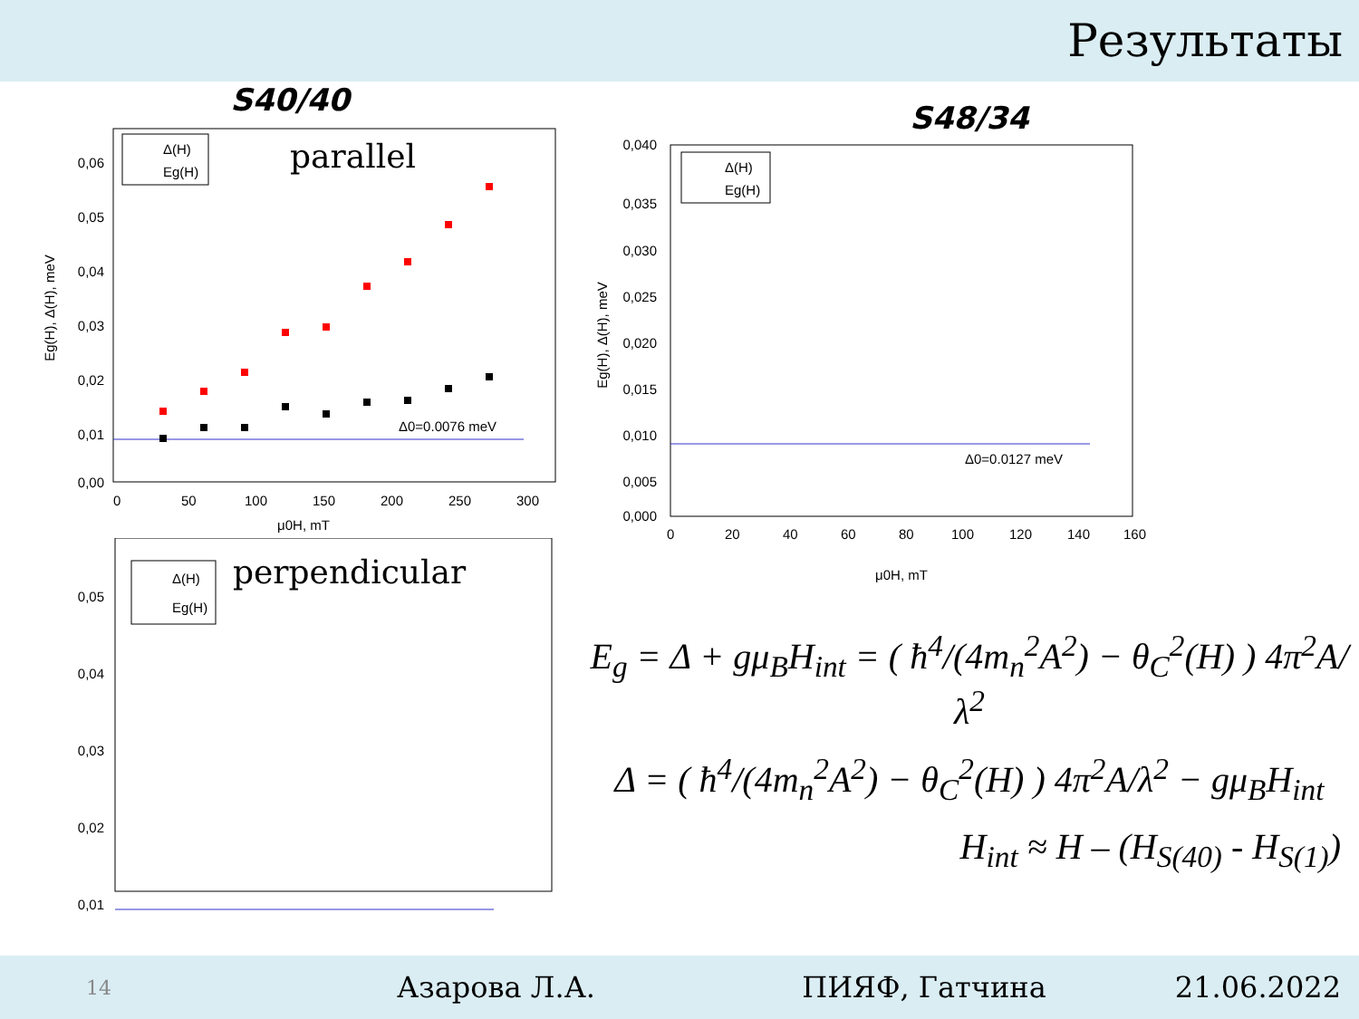Результаты
S40/40
0,06
0,05
0,04
0,03
0,02
0,01
0,00
0
50
100
150
200
250
300
μ0H, mT
Eg(H), Δ(H), meV
Δ(H)
Eg(H)
parallel
Δ0=0.0076 meV
0,05
0,04
0,03
0,02
0,01
Δ(H)
Eg(H)
perpendicular
S48/34
0,040
0,035
0,030
0,025
0,020
0,015
0,010
0,005
0,000
0
20
40
60
80
100
120
140
160
μ0H, mT
Eg(H), Δ(H), meV
Δ(H)
Eg(H)
Δ0=0.0127 meV
E<sub>g</sub> = Δ + gμ<sub>B</sub>H<sub>int</sub> = ( ħ<sup>4</sup>/(4m<sub>n</sub><sup>2</sup>A<sup>2</sup>) − θ<sub>C</sub><sup>2</sup>(H) ) 4π<sup>2</sup>A/λ<sup>2</sup>
Δ = ( ħ<sup>4</sup>/(4m<sub>n</sub><sup>2</sup>A<sup>2</sup>) − θ<sub>C</sub><sup>2</sup>(H) ) 4π<sup>2</sup>A/λ<sup>2</sup> − gμ<sub>B</sub>H<sub>int</sub>
H<sub>int</sub> ≈ H – (H<sub>S(40)</sub> - H<sub>S(1)</sub>)
14 Азарова Л.А. ПИЯФ, Гатчина 21.06.2022